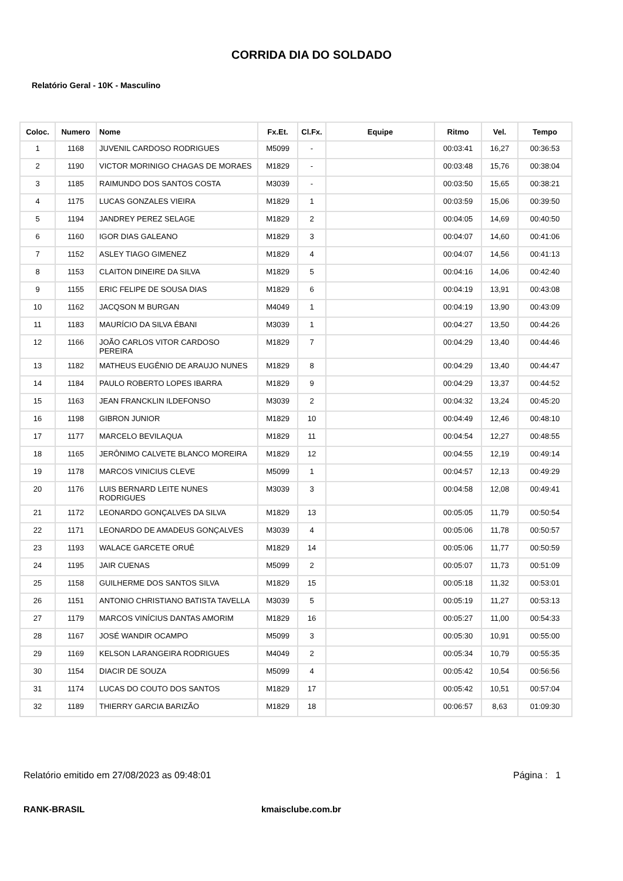CORRIDA DIA DO SOLDADO
Relatório Geral - 10K - Masculino
| Coloc. | Numero | Nome | Fx.Et. | Cl.Fx. | Equipe | Ritmo | Vel. | Tempo |
| --- | --- | --- | --- | --- | --- | --- | --- | --- |
| 1 | 1168 | JUVENIL CARDOSO RODRIGUES | M5099 | - | | 00:03:41 | 16,27 | 00:36:53 |
| 2 | 1190 | VICTOR MORINIGO CHAGAS DE MORAES | M1829 | - | | 00:03:48 | 15,76 | 00:38:04 |
| 3 | 1185 | RAIMUNDO DOS SANTOS COSTA | M3039 | - | | 00:03:50 | 15,65 | 00:38:21 |
| 4 | 1175 | LUCAS GONZALES VIEIRA | M1829 | 1 | | 00:03:59 | 15,06 | 00:39:50 |
| 5 | 1194 | JANDREY PEREZ SELAGE | M1829 | 2 | | 00:04:05 | 14,69 | 00:40:50 |
| 6 | 1160 | IGOR DIAS GALEANO | M1829 | 3 | | 00:04:07 | 14,60 | 00:41:06 |
| 7 | 1152 | ASLEY TIAGO GIMENEZ | M1829 | 4 | | 00:04:07 | 14,56 | 00:41:13 |
| 8 | 1153 | CLAITON DINEIRE DA SILVA | M1829 | 5 | | 00:04:16 | 14,06 | 00:42:40 |
| 9 | 1155 | ERIC FELIPE DE SOUSA DIAS | M1829 | 6 | | 00:04:19 | 13,91 | 00:43:08 |
| 10 | 1162 | JACQSON M BURGAN | M4049 | 1 | | 00:04:19 | 13,90 | 00:43:09 |
| 11 | 1183 | MAURÍCIO DA SILVA ÉBANI | M3039 | 1 | | 00:04:27 | 13,50 | 00:44:26 |
| 12 | 1166 | JOÃO CARLOS VITOR CARDOSO PEREIRA | M1829 | 7 | | 00:04:29 | 13,40 | 00:44:46 |
| 13 | 1182 | MATHEUS EUGÊNIO DE ARAUJO NUNES | M1829 | 8 | | 00:04:29 | 13,40 | 00:44:47 |
| 14 | 1184 | PAULO ROBERTO LOPES IBARRA | M1829 | 9 | | 00:04:29 | 13,37 | 00:44:52 |
| 15 | 1163 | JEAN FRANCKLIN ILDEFONSO | M3039 | 2 | | 00:04:32 | 13,24 | 00:45:20 |
| 16 | 1198 | GIBRON JUNIOR | M1829 | 10 | | 00:04:49 | 12,46 | 00:48:10 |
| 17 | 1177 | MARCELO BEVILAQUA | M1829 | 11 | | 00:04:54 | 12,27 | 00:48:55 |
| 18 | 1165 | JERÔNIMO CALVETE BLANCO MOREIRA | M1829 | 12 | | 00:04:55 | 12,19 | 00:49:14 |
| 19 | 1178 | MARCOS VINICIUS CLEVE | M5099 | 1 | | 00:04:57 | 12,13 | 00:49:29 |
| 20 | 1176 | LUIS BERNARD LEITE NUNES RODRIGUES | M3039 | 3 | | 00:04:58 | 12,08 | 00:49:41 |
| 21 | 1172 | LEONARDO GONÇALVES DA SILVA | M1829 | 13 | | 00:05:05 | 11,79 | 00:50:54 |
| 22 | 1171 | LEONARDO DE AMADEUS GONÇALVES | M3039 | 4 | | 00:05:06 | 11,78 | 00:50:57 |
| 23 | 1193 | WALACE GARCETE ORUÊ | M1829 | 14 | | 00:05:06 | 11,77 | 00:50:59 |
| 24 | 1195 | JAIR CUENAS | M5099 | 2 | | 00:05:07 | 11,73 | 00:51:09 |
| 25 | 1158 | GUILHERME DOS SANTOS SILVA | M1829 | 15 | | 00:05:18 | 11,32 | 00:53:01 |
| 26 | 1151 | ANTONIO CHRISTIANO BATISTA TAVELLA | M3039 | 5 | | 00:05:19 | 11,27 | 00:53:13 |
| 27 | 1179 | MARCOS VINÍCIUS DANTAS AMORIM | M1829 | 16 | | 00:05:27 | 11,00 | 00:54:33 |
| 28 | 1167 | JOSÉ WANDIR OCAMPO | M5099 | 3 | | 00:05:30 | 10,91 | 00:55:00 |
| 29 | 1169 | KELSON LARANGEIRA RODRIGUES | M4049 | 2 | | 00:05:34 | 10,79 | 00:55:35 |
| 30 | 1154 | DIACIR DE SOUZA | M5099 | 4 | | 00:05:42 | 10,54 | 00:56:56 |
| 31 | 1174 | LUCAS DO COUTO DOS SANTOS | M1829 | 17 | | 00:05:42 | 10,51 | 00:57:04 |
| 32 | 1189 | THIERRY GARCIA BARIZÃO | M1829 | 18 | | 00:06:57 | 8,63 | 01:09:30 |
Relatório emitido em 27/08/2023 as 09:48:01 Página : 1
RANK-BRASIL kmaisclube.com.br